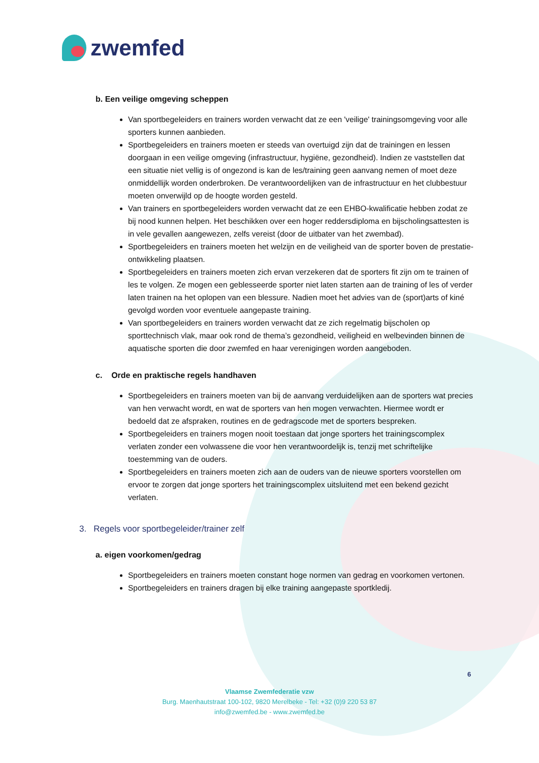zwemfed
b. Een veilige omgeving scheppen
Van sportbegeleiders en trainers worden verwacht dat ze een 'veilige' trainingsomgeving voor alle sporters kunnen aanbieden.
Sportbegeleiders en trainers moeten er steeds van overtuigd zijn dat de trainingen en lessen doorgaan in een veilige omgeving (infrastructuur, hygiëne, gezondheid). Indien ze vaststellen dat een situatie niet vellig is of ongezond is kan de les/training geen aanvang nemen of moet deze onmiddellijk worden onderbroken. De verantwoordelijken van de infrastructuur en het clubbestuur moeten onverwijld op de hoogte worden gesteld.
Van trainers en sportbegeleiders worden verwacht dat ze een EHBO-kwalificatie hebben zodat ze bij nood kunnen helpen. Het beschikken over een hoger reddersdiploma en bijscholingsattesten is in vele gevallen aangewezen, zelfs vereist (door de uitbater van het zwembad).
Sportbegeleiders en trainers moeten het welzijn en de veiligheid van de sporter boven de prestatie-ontwikkeling plaatsen.
Sportbegeleiders en trainers moeten zich ervan verzekeren dat de sporters fit zijn om te trainen of les te volgen. Ze mogen een geblesseerde sporter niet laten starten aan de training of les of verder laten trainen na het oplopen van een blessure. Nadien moet het advies van de (sport)arts of kiné gevolgd worden voor eventuele aangepaste training.
Van sportbegeleiders en trainers worden verwacht dat ze zich regelmatig bijscholen op sporttechnisch vlak, maar ook rond de thema’s gezondheid, veiligheid en welbevinden binnen de aquatische sporten die door zwemfed en haar verenigingen worden aangeboden.
c. Orde en praktische regels handhaven
Sportbegeleiders en trainers moeten van bij de aanvang verduidelijken aan de sporters wat precies van hen verwacht wordt, en wat de sporters van hen mogen verwachten. Hiermee wordt er bedoeld dat ze afspraken, routines en de gedragscode met de sporters bespreken.
Sportbegeleiders en trainers mogen nooit toestaan dat jonge sporters het trainingscomplex verlaten zonder een volwassene die voor hen verantwoordelijk is, tenzij met schriftelijke toestemming van de ouders.
Sportbegeleiders en trainers moeten zich aan de ouders van de nieuwe sporters voorstellen om ervoor te zorgen dat jonge sporters het trainingscomplex uitsluitend met een bekend gezicht verlaten.
3. Regels voor sportbegeleider/trainer zelf
a. eigen voorkomen/gedrag
Sportbegeleiders en trainers moeten constant hoge normen van gedrag en voorkomen vertonen.
Sportbegeleiders en trainers dragen bij elke training aangepaste sportkledij.
6
Vlaamse Zwemfederatie vzw
Burg. Maenhautstraat 100-102, 9820 Merelbeke - Tel: +32 (0)9 220 53 87
info@zwemfed.be - www.zwemfed.be